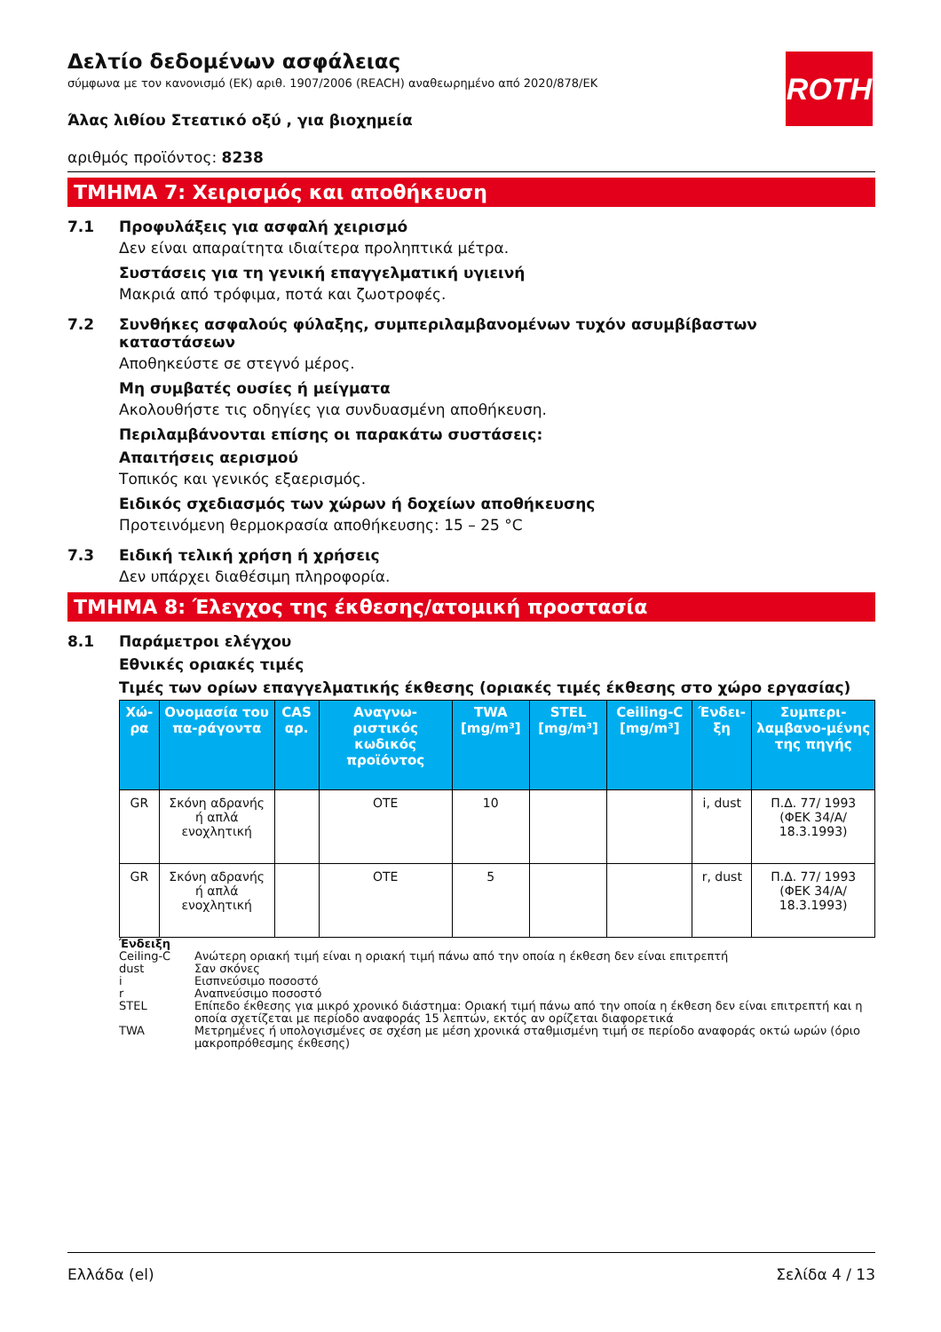ROTH
Δελτίο δεδομένων ασφάλειας
σύμφωνα με τον κανονισμό (ΕΚ) αριθ. 1907/2006 (REACH) αναθεωρημένο από 2020/878/ΕΚ
Άλας λιθίου Στεατικό οξύ , για βιοχημεία
αριθμός προϊόντος: 8238
ΤΜΗΜΑ 7: Χειρισμός και αποθήκευση
7.1 Προφυλάξεις για ασφαλή χειρισμό
Δεν είναι απαραίτητα ιδιαίτερα προληπτικά μέτρα.
Συστάσεις για τη γενική επαγγελματική υγιεινή
Μακριά από τρόφιμα, ποτά και ζωοτροφές.
7.2 Συνθήκες ασφαλούς φύλαξης, συμπεριλαμβανομένων τυχόν ασυμβίβαστων καταστάσεων
Αποθηκεύστε σε στεγνό μέρος.
Μη συμβατές ουσίες ή μείγματα
Ακολουθήστε τις οδηγίες για συνδυασμένη αποθήκευση.
Περιλαμβάνονται επίσης οι παρακάτω συστάσεις:
Απαιτήσεις αερισμού
Τοπικός και γενικός εξαερισμός.
Ειδικός σχεδιασμός των χώρων ή δοχείων αποθήκευσης
Προτεινόμενη θερμοκρασία αποθήκευσης: 15 – 25 °C
7.3 Ειδική τελική χρήση ή χρήσεις
Δεν υπάρχει διαθέσιμη πληροφορία.
ΤΜΗΜΑ 8: Έλεγχος της έκθεσης/ατομική προστασία
8.1 Παράμετροι ελέγχου
Εθνικές οριακές τιμές
Τιμές των ορίων επαγγελματικής έκθεσης (οριακές τιμές έκθεσης στο χώρο εργασίας)
| Χώ-ρα | Ονομασία του πα-ράγοντα | CAS αρ. | Αναγνω-ριστικός κωδικός προϊόντος | TWA [mg/m³] | STEL [mg/m³] | Ceiling-C [mg/m³] | Ένδει-ξη | Συμπερι-λαμβανο-μένης της πηγής |
| --- | --- | --- | --- | --- | --- | --- | --- | --- |
| GR | Σκόνη αδρανής ή απλά ενοχλητική | | OTE | 10 | | | i, dust | Π.Δ. 77/ 1993 (ΦΕΚ 34/Α/ 18.3.1993) |
| GR | Σκόνη αδρανής ή απλά ενοχλητική | | OTE | 5 | | | r, dust | Π.Δ. 77/ 1993 (ΦΕΚ 34/Α/ 18.3.1993) |
Ένδειξη
Ceiling-C Ανώτερη οριακή τιμή είναι η οριακή τιμή πάνω από την οποία η έκθεση δεν είναι επιτρεπτή
dust Σαν σκόνες
i Εισπνεύσιμο ποσοστό
r Αναπνεύσιμο ποσοστό
STEL Επίπεδο έκθεσης για μικρό χρονικό διάστημα: Οριακή τιμή πάνω από την οποία η έκθεση δεν είναι επιτρεπτή και η οποία σχετίζεται με περίοδο αναφοράς 15 λεπτών, εκτός αν ορίζεται διαφορετικά
TWA Μετρημένες ή υπολογισμένες σε σχέση με μέση χρονικά σταθμισμένη τιμή σε περίοδο αναφοράς οκτώ ωρών (όριο μακροπρόθεσμης έκθεσης)
Ελλάδα (el) Σελίδα 4 / 13